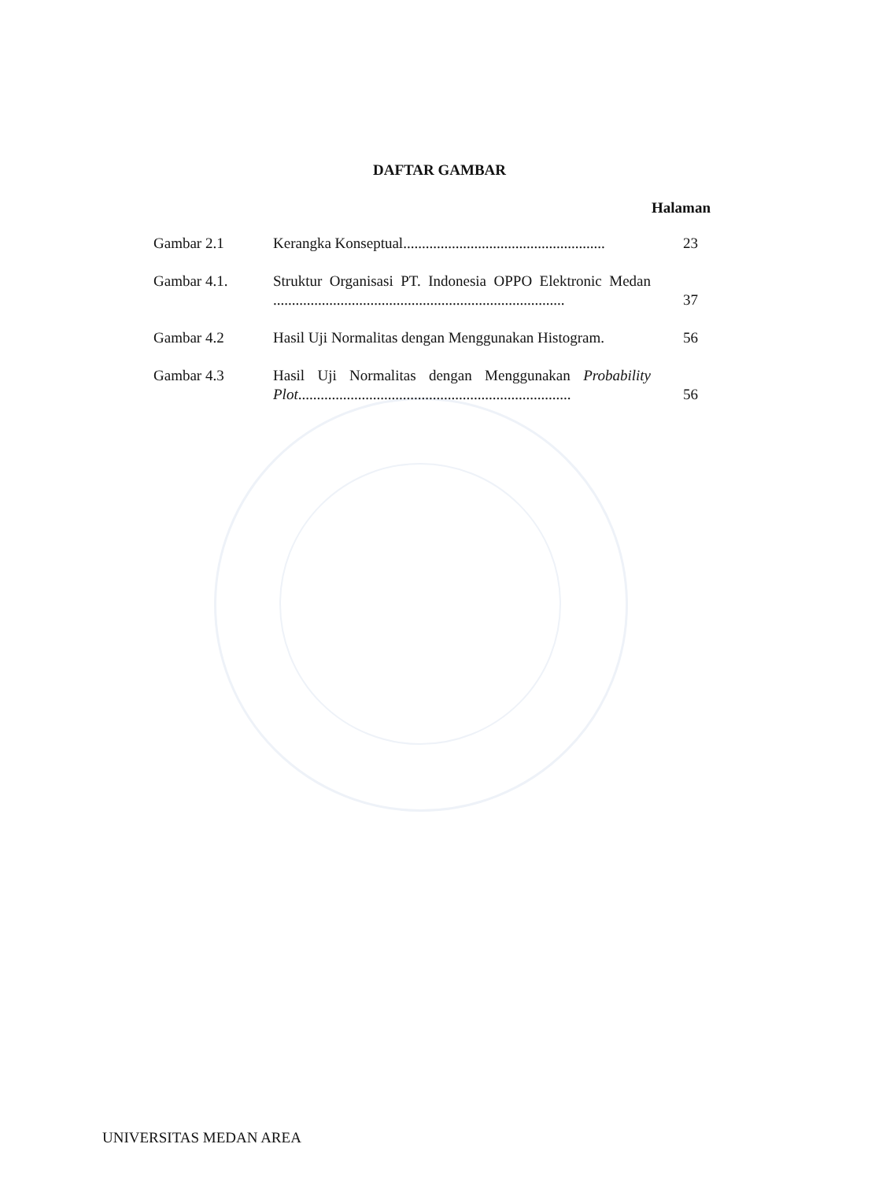DAFTAR GAMBAR
Halaman
| Gambar 2.1 | Kerangka Konseptual...................................................... | 23 |
| Gambar 4.1. | Struktur Organisasi PT. Indonesia OPPO Elektronic Medan .............................................................................. | 37 |
| Gambar 4.2 | Hasil Uji Normalitas dengan Menggunakan Histogram. | 56 |
| Gambar 4.3 | Hasil Uji Normalitas dengan Menggunakan Probability Plot ......................................................................... | 56 |
UNIVERSITAS MEDAN AREA